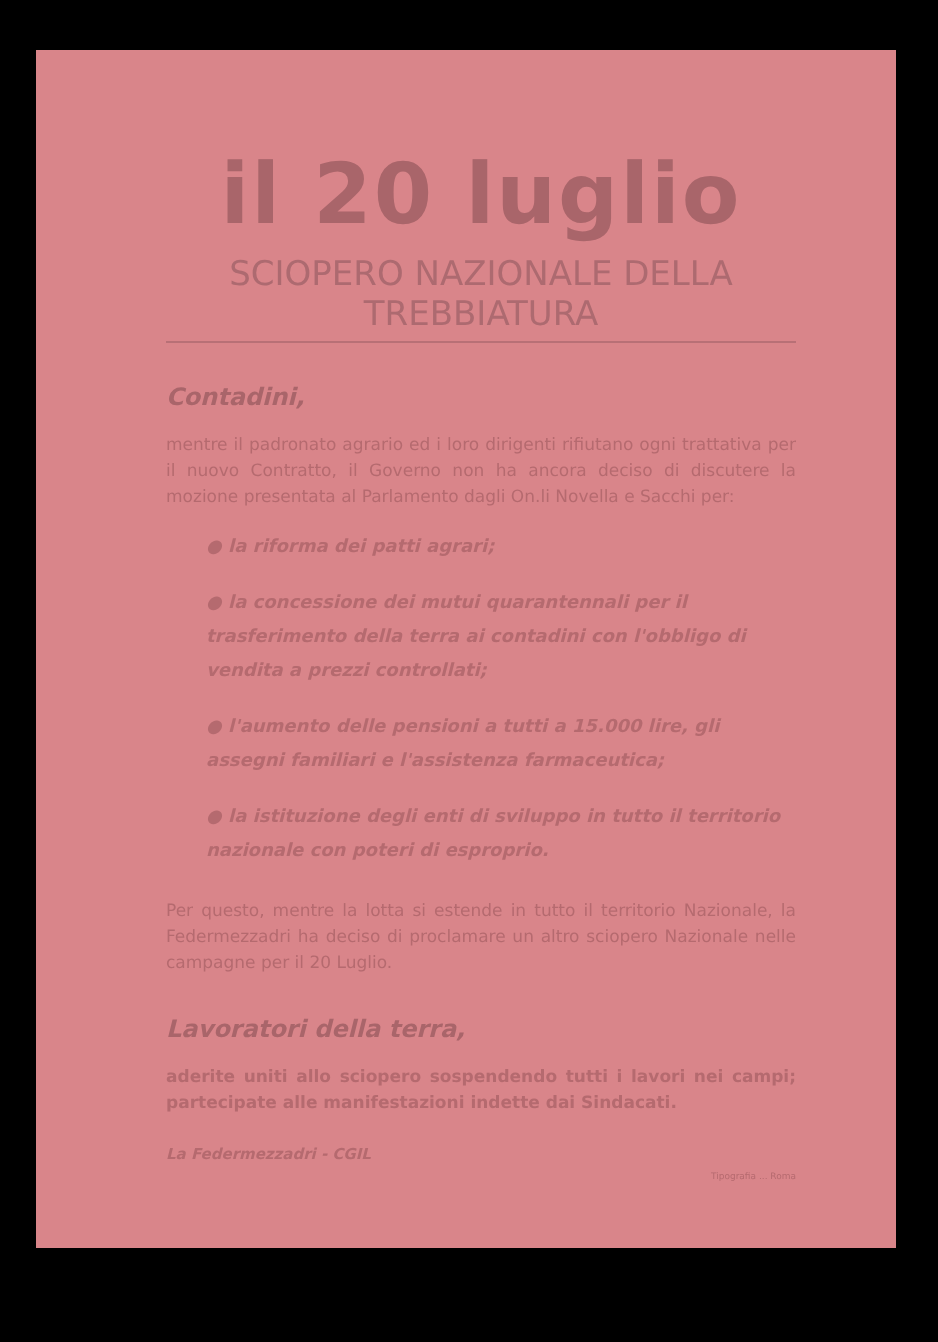il 20 luglio
SCIOPERO NAZIONALE DELLA TREBBIATURA
Contadini,
mentre il padronato agrario ed i loro dirigenti rifiutano ogni trattativa per il nuovo Contratto, il Governo non ha ancora deciso di discutere la mozione presentata al Parlamento dagli On.li Novella e Sacchi per:
● la riforma dei patti agrari;
● la concessione dei mutui quarantennali per il trasferimento della terra ai contadini con l'obbligo di vendita a prezzi controllati;
● l'aumento delle pensioni a tutti a 15.000 lire, gli assegni familiari e l'assistenza farmaceutica;
● la istituzione degli enti di sviluppo in tutto il territorio nazionale con poteri di esproprio.
Per questo, mentre la lotta si estende in tutto il territorio Nazionale, la Federmezzadri ha deciso di proclamare un altro sciopero Nazionale nelle campagne per il 20 Luglio.
Lavoratori della terra,
aderite uniti allo sciopero sospendendo tutti i lavori nei campi; partecipate alle manifestazioni indette dai Sindacati.
La Federmezzadri - CGIL
Tipografia ... Roma